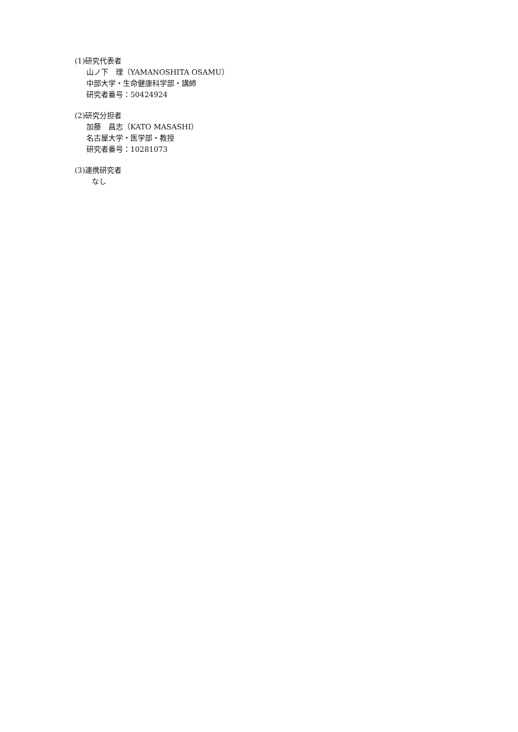(1)研究代表者
山ノ下　理（YAMANOSHITA OSAMU）
中部大学・生命健康科学部・講師
研究者番号：50424924
(2)研究分担者
加藤　昌志（KATO MASASHI）
名古屋大学・医学部・教授
研究者番号：10281073
(3)連携研究者
なし